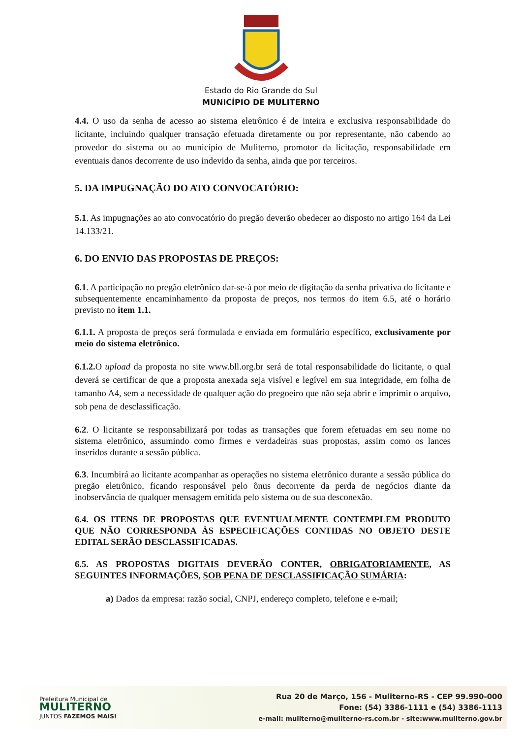Estado do Rio Grande do Sul
MUNICÍPIO DE MULITERNO
4.4. O uso da senha de acesso ao sistema eletrônico é de inteira e exclusiva responsabilidade do licitante, incluindo qualquer transação efetuada diretamente ou por representante, não cabendo ao provedor do sistema ou ao município de Muliterno, promotor da licitação, responsabilidade em eventuais danos decorrente de uso indevido da senha, ainda que por terceiros.
5. DA IMPUGNAÇÃO DO ATO CONVOCATÓRIO:
5.1. As impugnações ao ato convocatório do pregão deverão obedecer ao disposto no artigo 164 da Lei 14.133/21.
6. DO ENVIO DAS PROPOSTAS DE PREÇOS:
6.1. A participação no pregão eletrônico dar-se-á por meio de digitação da senha privativa do licitante e subsequentemente encaminhamento da proposta de preços, nos termos do item 6.5, até o horário previsto no item 1.1.
6.1.1. A proposta de preços será formulada e enviada em formulário específico, exclusivamente por meio do sistema eletrônico.
6.1.2. O upload da proposta no site www.bll.org.br será de total responsabilidade do licitante, o qual deverá se certificar de que a proposta anexada seja visível e legível em sua integridade, em folha de tamanho A4, sem a necessidade de qualquer ação do pregoeiro que não seja abrir e imprimir o arquivo, sob pena de desclassificação.
6.2. O licitante se responsabilizará por todas as transações que forem efetuadas em seu nome no sistema eletrônico, assumindo como firmes e verdadeiras suas propostas, assim como os lances inseridos durante a sessão pública.
6.3. Incumbirá ao licitante acompanhar as operações no sistema eletrônico durante a sessão pública do pregão eletrônico, ficando responsável pelo ônus decorrente da perda de negócios diante da inobservância de qualquer mensagem emitida pelo sistema ou de sua desconexão.
6.4. OS ITENS DE PROPOSTAS QUE EVENTUALMENTE CONTEMPLEM PRODUTO QUE NÃO CORRESPONDA ÀS ESPECIFICAÇÕES CONTIDAS NO OBJETO DESTE EDITAL SERÃO DESCLASSIFICADAS.
6.5. AS PROPOSTAS DIGITAIS DEVERÃO CONTER, OBRIGATORIAMENTE, AS SEGUINTES INFORMAÇÕES, SOB PENA DE DESCLASSIFICAÇÃO SUMÁRIA:
a) Dados da empresa: razão social, CNPJ, endereço completo, telefone e e-mail;
Prefeitura Municipal de
MULITERNO
JUNTOS FAZEMOS MAIS!
Rua 20 de Março, 156 - Muliterno-RS - CEP 99.990-000
Fone: (54) 3386-1111 e (54) 3386-1113
e-mail: muliterno@muliterno-rs.com.br - site:www.muliterno.gov.br